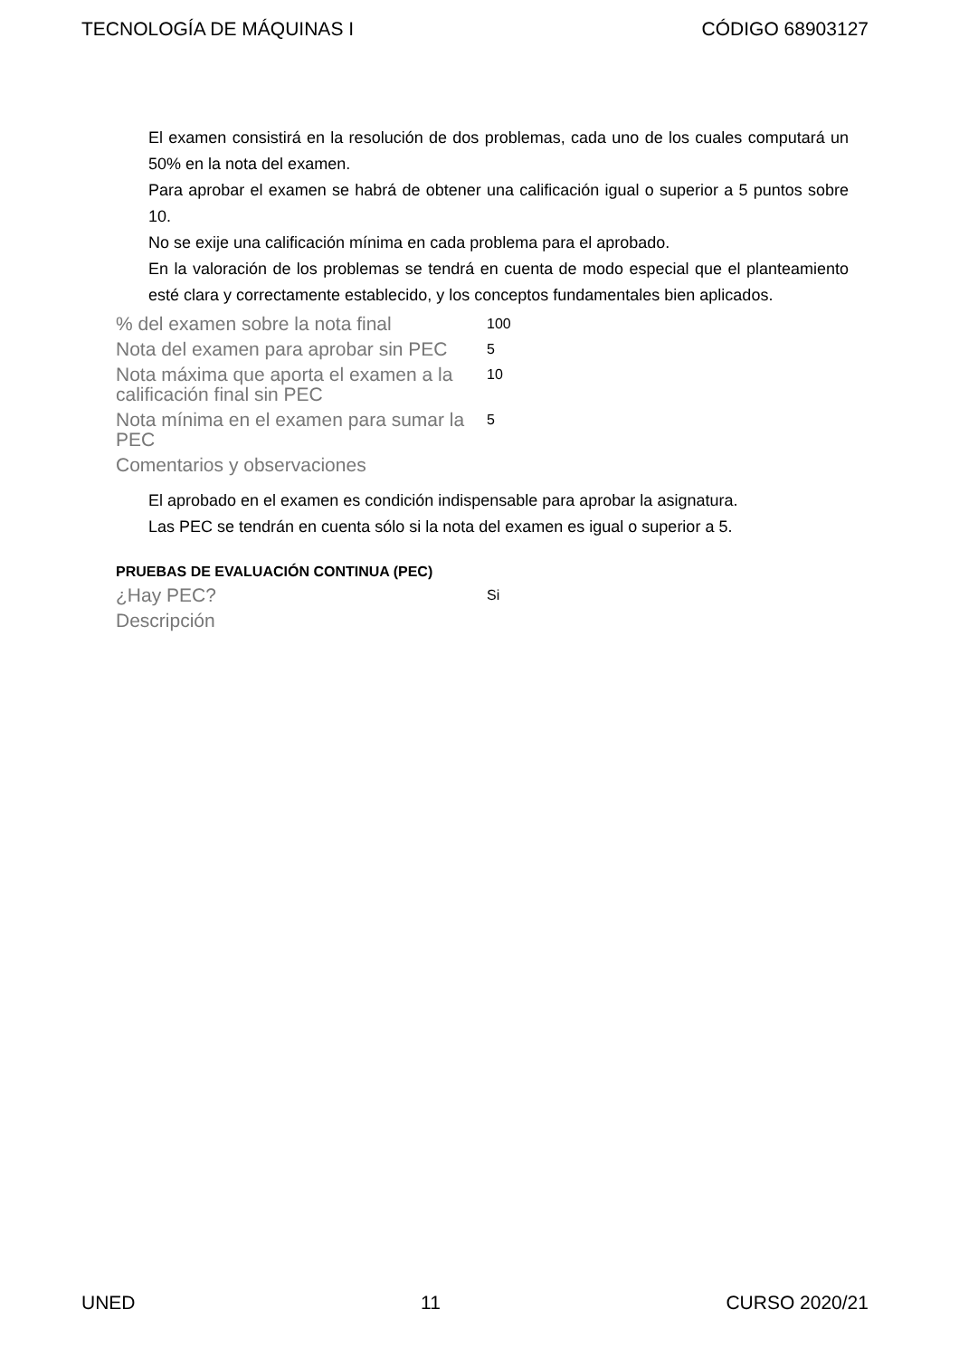TECNOLOGÍA DE MÁQUINAS I CÓDIGO 68903127
El examen consistirá en la resolución de dos problemas, cada uno de los cuales computará un 50% en la nota del examen.
Para aprobar el examen se habrá de obtener una calificación igual o superior a 5 puntos sobre 10.
No se exije una calificación mínima en cada problema para el aprobado.
En la valoración de los problemas se tendrá en cuenta de modo especial que el planteamiento esté clara y correctamente establecido, y los conceptos fundamentales bien aplicados.
% del examen sobre la nota final
100
Nota del examen para aprobar sin PEC
5
Nota máxima que aporta el examen a la calificación final sin PEC
10
Nota mínima en el examen para sumar la PEC
5
Comentarios y observaciones
El aprobado en el examen es condición indispensable para aprobar la asignatura.
Las PEC se tendrán en cuenta sólo si la nota del examen es igual o superior a 5.
PRUEBAS DE EVALUACIÓN CONTINUA (PEC)
¿Hay PEC?
Si
Descripción
UNED 11 CURSO 2020/21